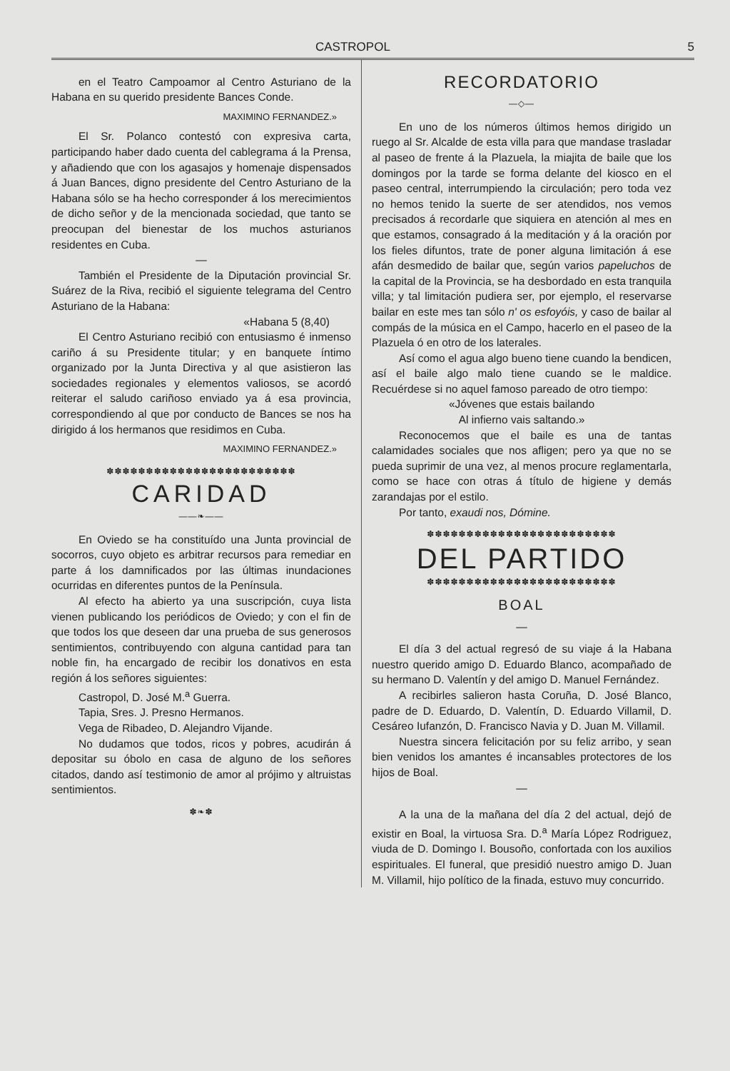CASTROPOL 5
en el Teatro Campoamor al Centro Asturiano de la Habana en su querido presidente Bances Conde.
MAXIMINO FERNANDEZ.»
El Sr. Polanco contestó con expresiva carta, participando haber dado cuenta del cablegrama á la Prensa, y añadiendo que con los agasajos y homenaje dispensados á Juan Bances, digno presidente del Centro Asturiano de la Habana sólo se ha hecho corresponder á los merecimientos de dicho señor y de la mencionada sociedad, que tanto se preocupan del bienestar de los muchos asturianos residentes en Cuba.
—
También el Presidente de la Diputación provincial Sr. Suárez de la Riva, recibió el siguiente telegrama del Centro Asturiano de la Habana:
«Habana 5 (8,40)
El Centro Asturiano recibió con entusiasmo é inmenso cariño á su Presidente titular; y en banquete íntimo organizado por la Junta Directiva y al que asistieron las sociedades regionales y elementos valiosos, se acordó reiterar el saludo cariñoso enviado ya á esa provincia, correspondiendo al que por conducto de Bances se nos ha dirigido á los hermanos que residimos en Cuba.
MAXIMINO FERNANDEZ.»
✽✽✽✽✽✽✽✽✽✽✽✽✽✽✽✽✽✽✽✽✽✽✽✽
CARIDAD
——❧——
En Oviedo se ha constituído una Junta provincial de socorros, cuyo objeto es arbitrar recursos para remediar en parte á los damnificados por las últimas inundaciones ocurridas en diferentes puntos de la Península.
Al efecto ha abierto ya una suscripción, cuya lista vienen publicando los periódicos de Oviedo; y con el fin de que todos los que deseen dar una prueba de sus generosos sentimientos, contribuyendo con alguna cantidad para tan noble fin, ha encargado de recibir los donativos en esta región á los señores siguientes:
Castropol, D. José M.<sup>a</sup> Guerra.
Tapia, Sres. J. Presno Hermanos.
Vega de Ribadeo, D. Alejandro Vijande.
No dudamos que todos, ricos y pobres, acudirán á depositar su óbolo en casa de alguno de los señores citados, dando así testimonio de amor al prójimo y altruistas sentimientos.
✽❧✽
RECORDATORIO
—◇—
En uno de los números últimos hemos dirigido un ruego al Sr. Alcalde de esta villa para que mandase trasladar al paseo de frente á la Plazuela, la miajita de baile que los domingos por la tarde se forma delante del kiosco en el paseo central, interrumpiendo la circulación; pero toda vez no hemos tenido la suerte de ser atendidos, nos vemos precisados á recordarle que siquiera en atención al mes en que estamos, consagrado á la meditación y á la oración por los fieles difuntos, trate de poner alguna limitación á ese afán desmedido de bailar que, según varios papeluchos de la capital de la Provincia, se ha desbordado en esta tranquila villa; y tal limitación pudiera ser, por ejemplo, el reservarse bailar en este mes tan sólo n' os esfoyóis, y caso de bailar al compás de la música en el Campo, hacerlo en el paseo de la Plazuela ó en otro de los laterales.
Así como el agua algo bueno tiene cuando la bendicen, así el baile algo malo tiene cuando se le maldice. Recuérdese si no aquel famoso pareado de otro tiempo:
«Jóvenes que estais bailando
Al infierno vais saltando.»
Reconocemos que el baile es una de tantas calamidades sociales que nos afligen; pero ya que no se pueda suprimir de una vez, al menos procure reglamentarla, como se hace con otras á título de higiene y demás zarandajas por el estilo.
Por tanto, exaudi nos, Dómine.
✽✽✽✽✽✽✽✽✽✽✽✽✽✽✽✽✽✽✽✽✽✽✽✽
DEL PARTIDO
✽✽✽✽✽✽✽✽✽✽✽✽✽✽✽✽✽✽✽✽✽✽✽✽
BOAL
—
El día 3 del actual regresó de su viaje á la Habana nuestro querido amigo D. Eduardo Blanco, acompañado de su hermano D. Valentín y del amigo D. Manuel Fernández.
A recibirles salieron hasta Coruña, D. José Blanco, padre de D. Eduardo, D. Valentín, D. Eduardo Villamil, D. Cesáreo Iufanzón, D. Francisco Navia y D. Juan M. Villamil.
Nuestra sincera felicitación por su feliz arribo, y sean bien venidos los amantes é incansables protectores de los hijos de Boal.
—
A la una de la mañana del día 2 del actual, dejó de existir en Boal, la virtuosa Sra. D.<sup>a</sup> María López Rodriguez, viuda de D. Domingo I. Bousoño, confortada con los auxilios espirituales. El funeral, que presidió nuestro amigo D. Juan M. Villamil, hijo político de la finada, estuvo muy concurrido.